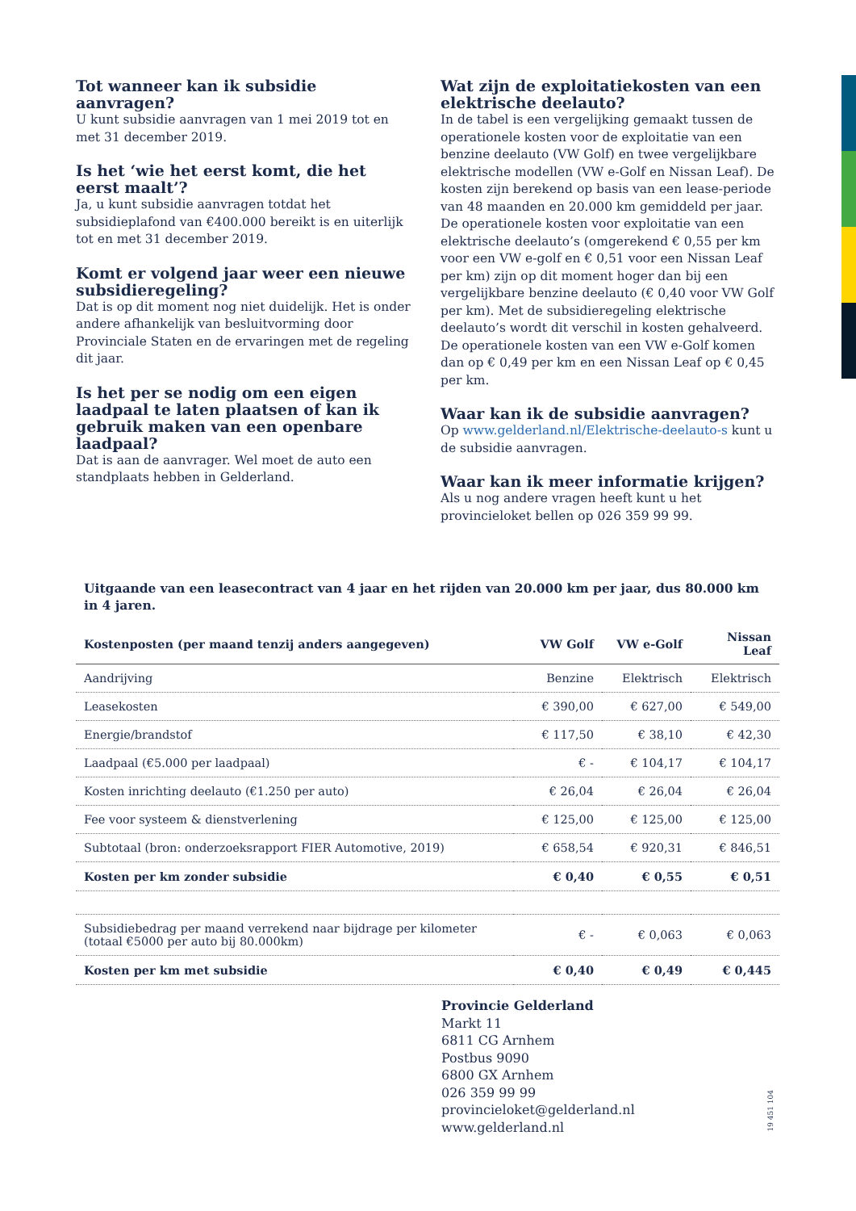Tot wanneer kan ik subsidie aanvragen?
U kunt subsidie aanvragen van 1 mei 2019 tot en met 31 december 2019.
Is het ‘wie het eerst komt, die het eerst maalt’?
Ja, u kunt subsidie aanvragen totdat het subsidieplafond van €400.000 bereikt is en uiterlijk tot en met 31 december 2019.
Komt er volgend jaar weer een nieuwe subsidieregeling?
Dat is op dit moment nog niet duidelijk. Het is onder andere afhankelijk van besluitvorming door Provinciale Staten en de ervaringen met de regeling dit jaar.
Is het per se nodig om een eigen laadpaal te laten plaatsen of kan ik gebruik maken van een openbare laadpaal?
Dat is aan de aanvrager. Wel moet de auto een standplaats hebben in Gelderland.
Wat zijn de exploitatiekosten van een elektrische deelauto?
In de tabel is een vergelijking gemaakt tussen de operationele kosten voor de exploitatie van een benzine deelauto (VW Golf) en twee vergelijkbare elektrische modellen (VW e-Golf en Nissan Leaf). De kosten zijn berekend op basis van een lease-periode van 48 maanden en 20.000 km gemiddeld per jaar. De operationele kosten voor exploitatie van een elektrische deelauto’s (omgerekend € 0,55 per km voor een VW e-golf en € 0,51 voor een Nissan Leaf per km) zijn op dit moment hoger dan bij een vergelijkbare benzine deelauto (€ 0,40 voor VW Golf per km). Met de subsidieregeling elektrische deelauto’s wordt dit verschil in kosten gehalveerd. De operationele kosten van een VW e-Golf komen dan op € 0,49 per km en een Nissan Leaf op € 0,45 per km.
Waar kan ik de subsidie aanvragen?
Op www.gelderland.nl/Elektrische-deelauto-s kunt u de subsidie aanvragen.
Waar kan ik meer informatie krijgen?
Als u nog andere vragen heeft kunt u het provincieloket bellen op 026 359 99 99.
Uitgaande van een leasecontract van 4 jaar en het rijden van 20.000 km per jaar, dus 80.000 km in 4 jaren.
| Kostenposten (per maand tenzij anders aangegeven) | VW Golf | VW e-Golf | Nissan Leaf |
| --- | --- | --- | --- |
| Aandrijving | Benzine | Elektrisch | Elektrisch |
| Leasekosten | € 390,00 | € 627,00 | € 549,00 |
| Energie/brandstof | € 117,50 | € 38,10 | € 42,30 |
| Laadpaal (€5.000 per laadpaal) | € - | € 104,17 | € 104,17 |
| Kosten inrichting deelauto (€1.250 per auto) | € 26,04 | € 26,04 | € 26,04 |
| Fee voor systeem & dienstverlening | € 125,00 | € 125,00 | € 125,00 |
| Subtotaal (bron: onderzoeksrapport FIER Automotive, 2019) | € 658,54 | € 920,31 | € 846,51 |
| Kosten per km zonder subsidie | € 0,40 | € 0,55 | € 0,51 |
| Subsidiebedrag per maand verrekend naar bijdrage per kilometer (totaal €5000 per auto bij 80.000km) | € - | € 0,063 | € 0,063 |
| Kosten per km met subsidie | € 0,40 | € 0,49 | € 0,445 |
Provincie Gelderland
Markt 11
6811 CG Arnhem
Postbus 9090
6800 GX Arnhem
026 359 99 99
provincieloket@gelderland.nl
www.gelderland.nl
19 451 104